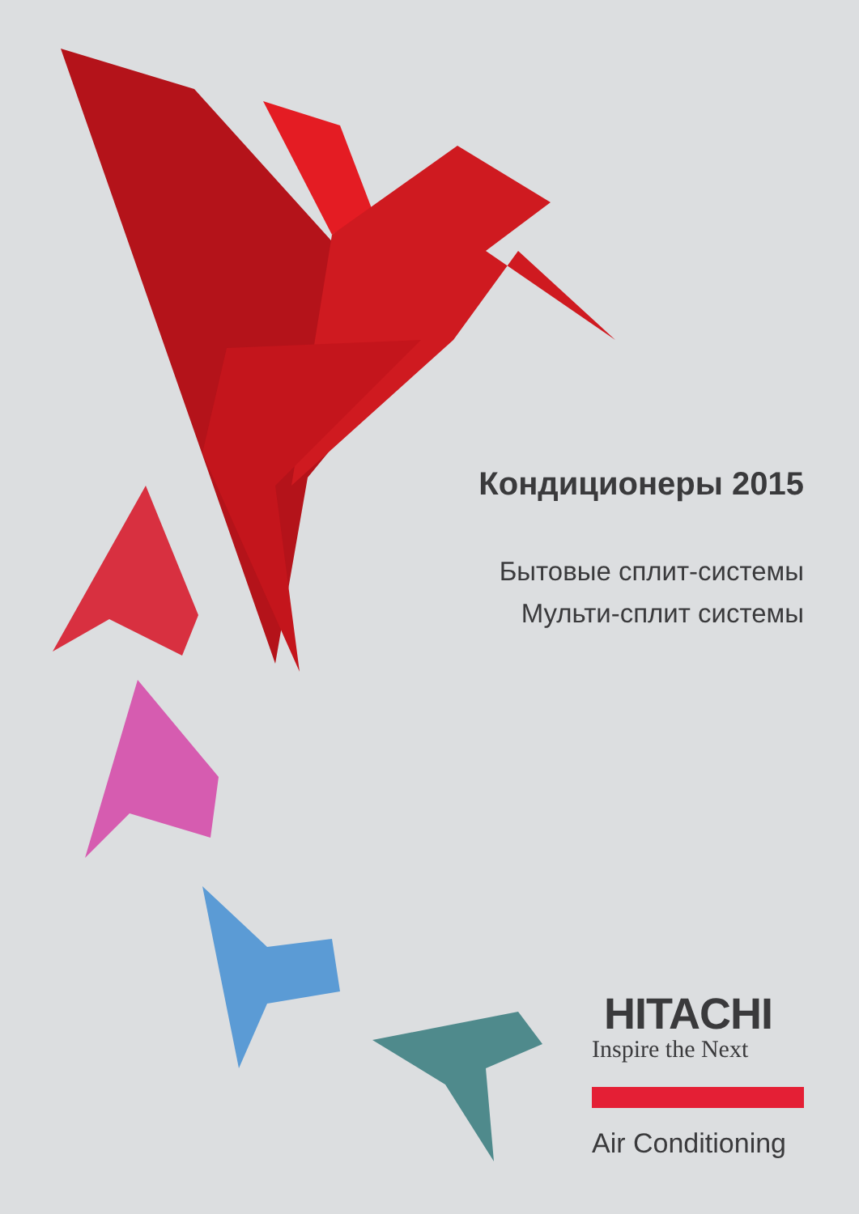Кондиционеры 2015
Бытовые сплит-системы
Мульти-сплит системы
HITACHI
Inspire the Next
Air Conditioning